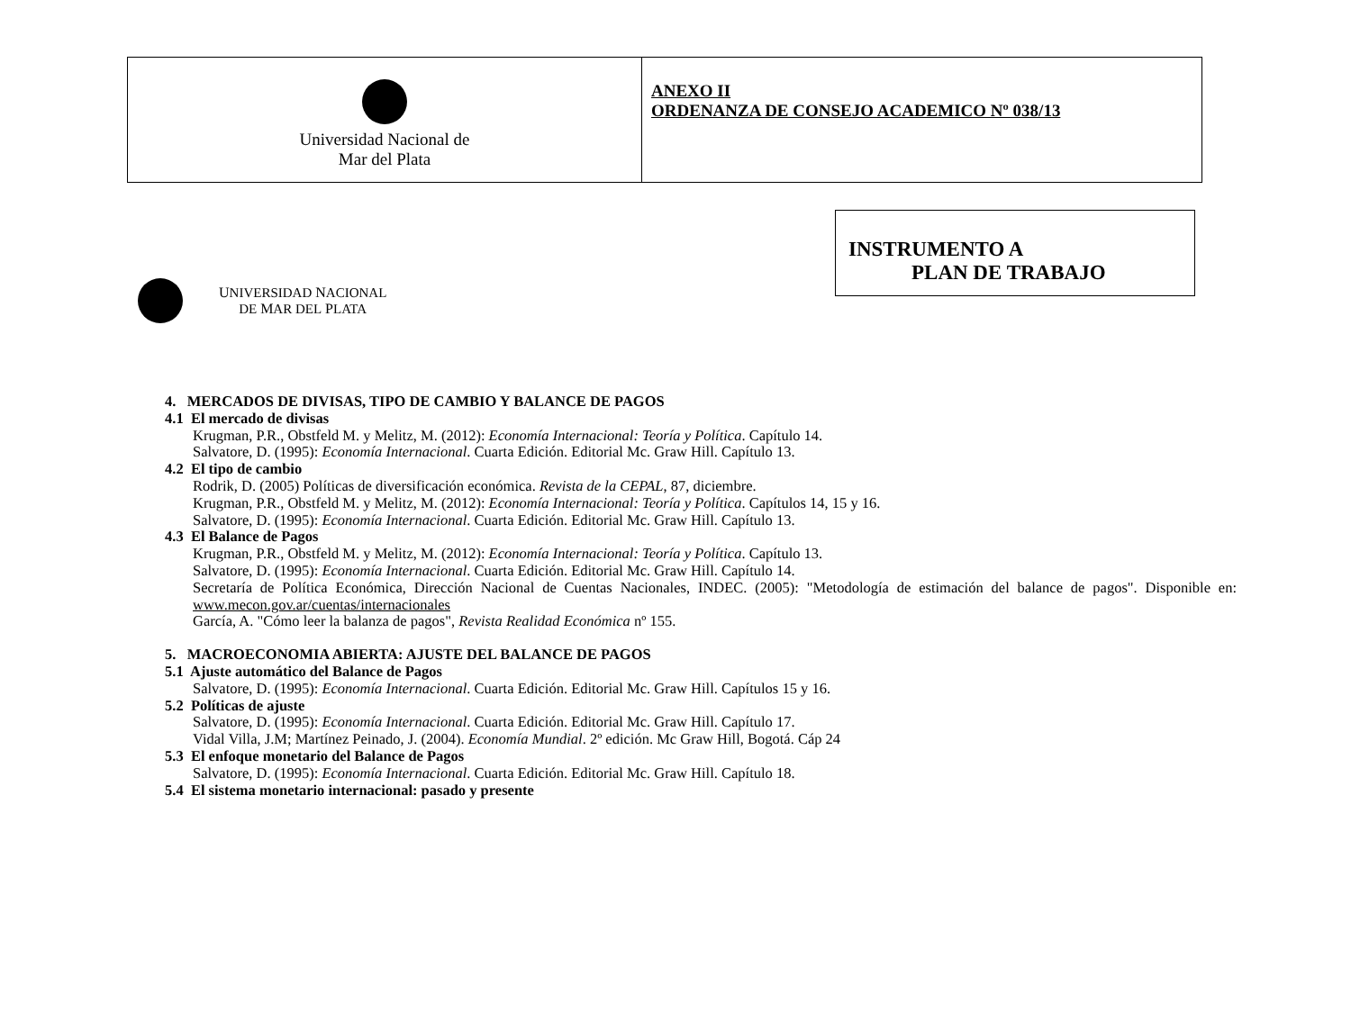| Universidad Nacional de Mar del Plata | ANEXO II ORDENANZA DE CONSEJO ACADEMICO Nº 038/13 |
INSTRUMENTO A
PLAN DE TRABAJO
UNIVERSIDAD NACIONAL
DE MAR DEL PLATA
4. MERCADOS DE DIVISAS, TIPO DE CAMBIO Y BALANCE DE PAGOS
4.1 El mercado de divisas
Krugman, P.R., Obstfeld M. y Melitz, M. (2012): Economía Internacional: Teoría y Política. Capítulo 14.
Salvatore, D. (1995): Economía Internacional. Cuarta Edición. Editorial Mc. Graw Hill. Capítulo 13.
4.2 El tipo de cambio
Rodrik, D. (2005) Políticas de diversificación económica. Revista de la CEPAL, 87, diciembre.
Krugman, P.R., Obstfeld M. y Melitz, M. (2012): Economía Internacional: Teoría y Política. Capítulos 14, 15 y 16.
Salvatore, D. (1995): Economía Internacional. Cuarta Edición. Editorial Mc. Graw Hill. Capítulo 13.
4.3 El Balance de Pagos
Krugman, P.R., Obstfeld M. y Melitz, M. (2012): Economía Internacional: Teoría y Política. Capítulo 13.
Salvatore, D. (1995): Economía Internacional. Cuarta Edición. Editorial Mc. Graw Hill. Capítulo 14.
Secretaría de Política Económica, Dirección Nacional de Cuentas Nacionales, INDEC. (2005): "Metodología de estimación del balance de pagos". Disponible en: www.mecon.gov.ar/cuentas/internacionales
García, A. "Cómo leer la balanza de pagos", Revista Realidad Económica nº 155.
5. MACROECONOMIA ABIERTA: AJUSTE DEL BALANCE DE PAGOS
5.1 Ajuste automático del Balance de Pagos
Salvatore, D. (1995): Economía Internacional. Cuarta Edición. Editorial Mc. Graw Hill. Capítulos 15 y 16.
5.2 Políticas de ajuste
Salvatore, D. (1995): Economía Internacional. Cuarta Edición. Editorial Mc. Graw Hill. Capítulo 17.
Vidal Villa, J.M; Martínez Peinado, J. (2004). Economía Mundial. 2º edición. Mc Graw Hill, Bogotá. Cáp 24
5.3 El enfoque monetario del Balance de Pagos
Salvatore, D. (1995): Economía Internacional. Cuarta Edición. Editorial Mc. Graw Hill. Capítulo 18.
5.4 El sistema monetario internacional: pasado y presente